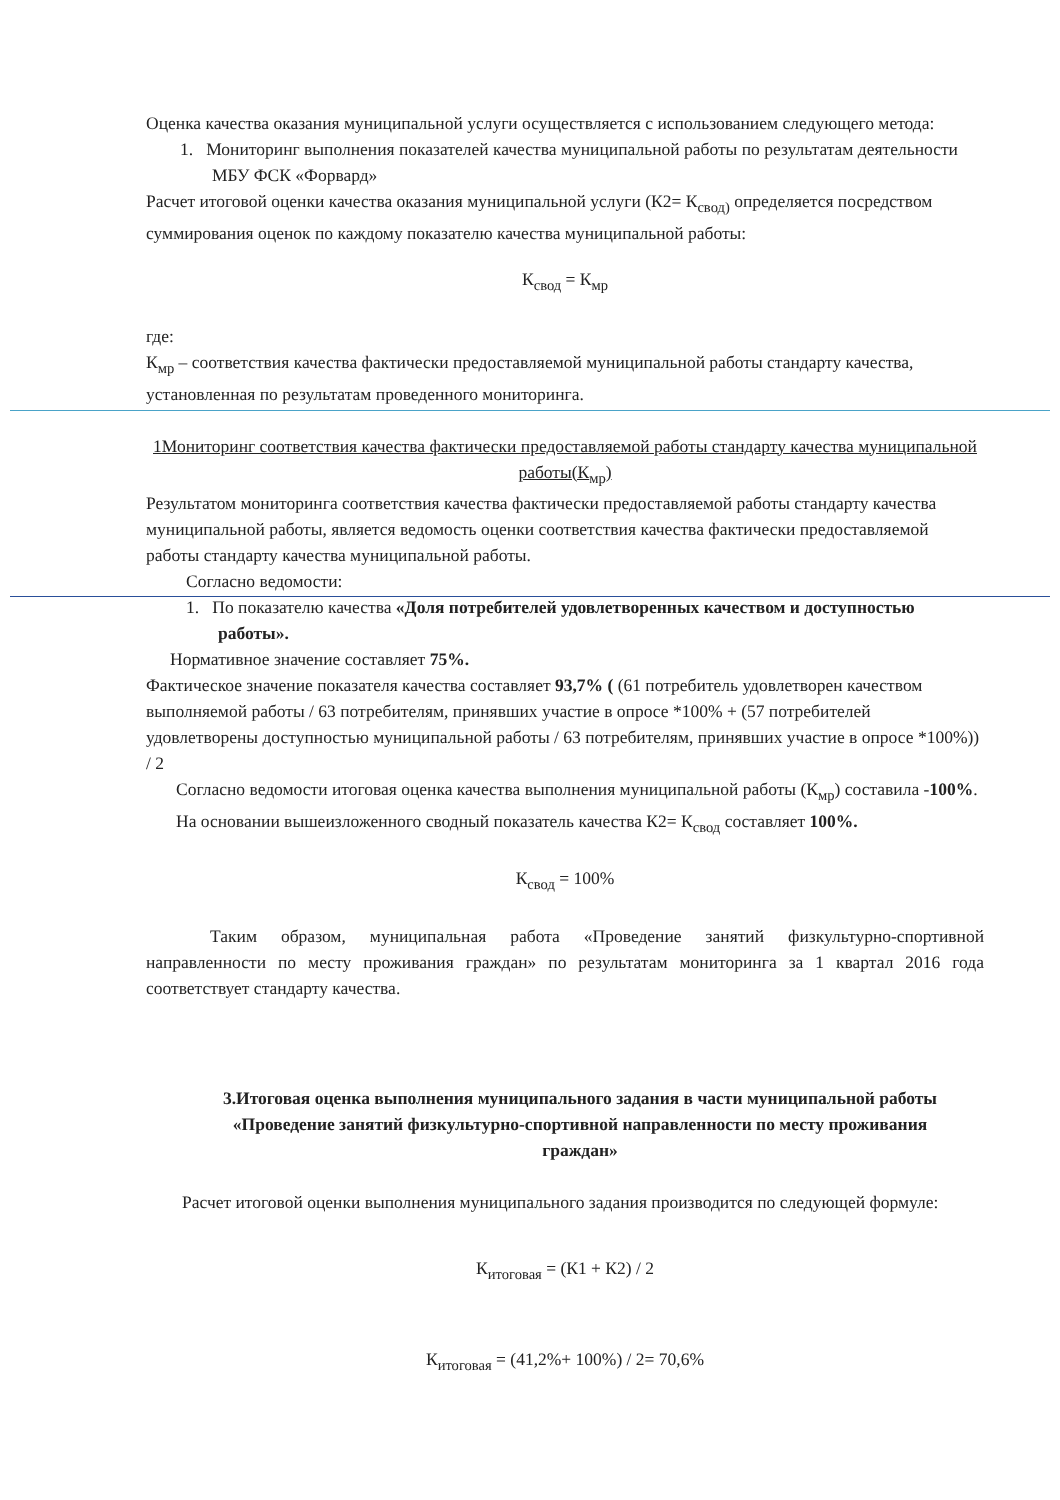Оценка качества оказания муниципальной услуги осуществляется с использованием следующего метода:
1. Мониторинг выполнения показателей качества муниципальной работы по результатам деятельности МБУ ФСК «Форвард»
Расчет итоговой оценки качества оказания муниципальной услуги (К2= К<sub>свод)</sub> определяется посредством суммирования оценок по каждому показателю качества муниципальной работы:
К<sub>свод</sub> = К<sub>мр</sub>
где:
К<sub>мр</sub> – соответствия качества фактически предоставляемой муниципальной работы стандарту качества, установленная по результатам проведенного мониторинга.
1Мониторинг соответствия качества фактически предоставляемой работы стандарту качества муниципальной работы(К<sub>мр</sub>)
Результатом мониторинга соответствия качества фактически предоставляемой работы стандарту качества муниципальной работы, является ведомость оценки соответствия качества фактически предоставляемой работы стандарту качества муниципальной работы.
Согласно ведомости:
1. По показателю качества «Доля потребителей удовлетворенных качеством и доступностью работы».
Нормативное значение составляет 75%.
Фактическое значение показателя качества составляет 93,7% ( (61 потребитель удовлетворен качеством выполняемой работы / 63 потребителям, принявших участие в опросе *100% + (57 потребителей удовлетворены доступностью муниципальной работы / 63 потребителям, принявших участие в опросе *100%)) / 2
Согласно ведомости итоговая оценка качества выполнения муниципальной работы (К<sub>мр</sub>) составила -100%.
На основании вышеизложенного сводный показатель качества К2= К<sub>свод</sub> составляет 100%.
К<sub>свод</sub> = 100%
Таким образом, муниципальная работа «Проведение занятий физкультурно-спортивной направленности по месту проживания граждан» по результатам мониторинга за 1 квартал 2016 года соответствует стандарту качества.
3.Итоговая оценка выполнения муниципального задания в части муниципальной работы «Проведение занятий физкультурно-спортивной направленности по месту проживания граждан»
Расчет итоговой оценки выполнения муниципального задания производится по следующей формуле:
К<sub>итоговая</sub> = (К1 + К2) / 2
К<sub>итоговая</sub> = (41,2%+ 100%) / 2= 70,6%